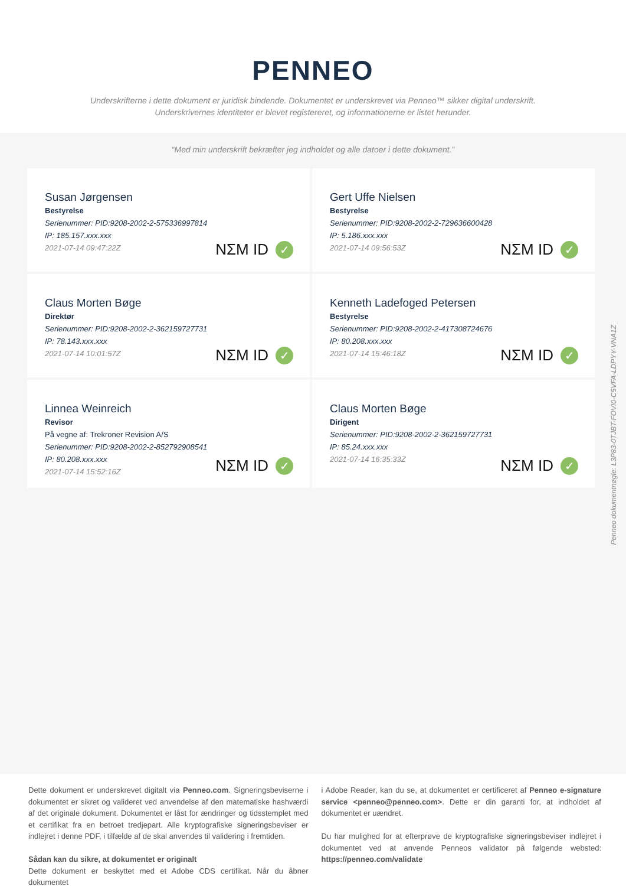PENNEO
Underskrifterne i dette dokument er juridisk bindende. Dokumentet er underskrevet via Penneo™ sikker digital underskrift.
Underskrivernes identiteter er blevet registereret, og informationerne er listet herunder.
“Med min underskrift bekræfter jeg indholdet og alle datoer i dette dokument.”
Susan Jørgensen
Bestyrelse
Serienummer: PID:9208-2002-2-575336997814
IP: 185.157.xxx.xxx
2021-07-14 09:47:22Z
NΣM ID ✓
Gert Uffe Nielsen
Bestyrelse
Serienummer: PID:9208-2002-2-729636600428
IP: 5.186.xxx.xxx
2021-07-14 09:56:53Z
NΣM ID ✓
Claus Morten Bøge
Direktør
Serienummer: PID:9208-2002-2-362159727731
IP: 78.143.xxx.xxx
2021-07-14 10:01:57Z
NΣM ID ✓
Kenneth Ladefoged Petersen
Bestyrelse
Serienummer: PID:9208-2002-2-417308724676
IP: 80.208.xxx.xxx
2021-07-14 15:46:18Z
NΣM ID ✓
Linnea Weinreich
Revisor
På vegne af: Trekroner Revision A/S
Serienummer: PID:9208-2002-2-852792908541
IP: 80.208.xxx.xxx
2021-07-14 15:52:16Z
NΣM ID ✓
Claus Morten Bøge
Dirigent
Serienummer: PID:9208-2002-2-362159727731
IP: 85.24.xxx.xxx
2021-07-14 16:35:33Z
NΣM ID ✓
Penneo dokumentnøgle: L3P83-0TJBT-FOVI0-C5VFA-LDPYY-VNA1Z
Dette dokument er underskrevet digitalt via Penneo.com. Signeringsbeviserne i dokumentet er sikret og valideret ved anvendelse af den matematiske hashværdi af det originale dokument. Dokumentet er låst for ændringer og tidsstemplet med et certifikat fra en betroet tredjepart. Alle kryptografiske signeringsbeviser er indlejret i denne PDF, i tilfælde af de skal anvendes til validering i fremtiden.
Sådan kan du sikre, at dokumentet er originalt
Dette dokument er beskyttet med et Adobe CDS certifikat. Når du åbner dokumentet
i Adobe Reader, kan du se, at dokumentet er certificeret af Penneo e-signature service <penneo@penneo.com>. Dette er din garanti for, at indholdet af dokumentet er uændret.
Du har mulighed for at efterprøve de kryptografiske signeringsbeviser indlejret i dokumentet ved at anvende Penneos validator på følgende websted: https://penneo.com/validate